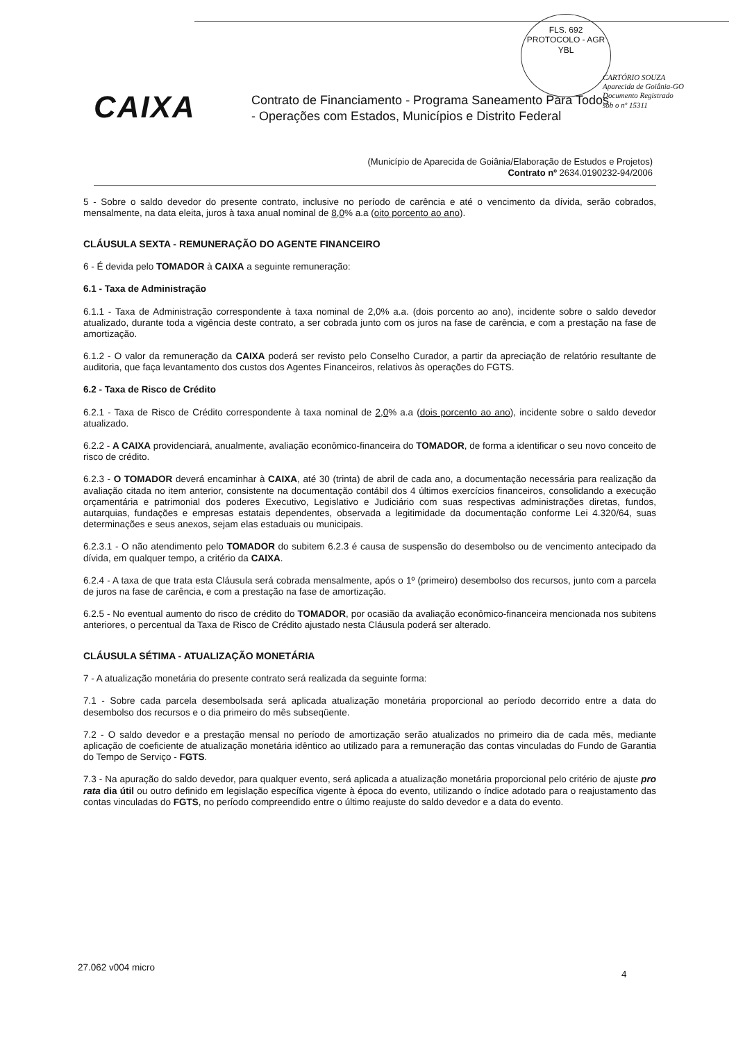FLS. 692
PROTOCOLO - AGR
YBL
CARTÓRIO SOUZA
Aparecida de Goiânia-GO
Documento Registrado
sob o nº 15311
CAIXA
Contrato de Financiamento - Programa Saneamento Para Todos
- Operações com Estados, Municípios e Distrito Federal
(Município de Aparecida de Goiânia/Elaboração de Estudos e Projetos)
Contrato nº 2634.0190232-94/2006
5 - Sobre o saldo devedor do presente contrato, inclusive no período de carência e até o vencimento da dívida, serão cobrados, mensalmente, na data eleita, juros à taxa anual nominal de 8,0% a.a (oito porcento ao ano).
CLÁUSULA SEXTA - REMUNERAÇÃO DO AGENTE FINANCEIRO
6 - É devida pelo TOMADOR à CAIXA a seguinte remuneração:
6.1 - Taxa de Administração
6.1.1 - Taxa de Administração correspondente à taxa nominal de 2,0% a.a. (dois porcento ao ano), incidente sobre o saldo devedor atualizado, durante toda a vigência deste contrato, a ser cobrada junto com os juros na fase de carência, e com a prestação na fase de amortização.
6.1.2 - O valor da remuneração da CAIXA poderá ser revisto pelo Conselho Curador, a partir da apreciação de relatório resultante de auditoria, que faça levantamento dos custos dos Agentes Financeiros, relativos às operações do FGTS.
6.2 - Taxa de Risco de Crédito
6.2.1 - Taxa de Risco de Crédito correspondente à taxa nominal de 2,0% a.a (dois porcento ao ano), incidente sobre o saldo devedor atualizado.
6.2.2 - A CAIXA providenciará, anualmente, avaliação econômico-financeira do TOMADOR, de forma a identificar o seu novo conceito de risco de crédito.
6.2.3 - O TOMADOR deverá encaminhar à CAIXA, até 30 (trinta) de abril de cada ano, a documentação necessária para realização da avaliação citada no item anterior, consistente na documentação contábil dos 4 últimos exercícios financeiros, consolidando a execução orçamentária e patrimonial dos poderes Executivo, Legislativo e Judiciário com suas respectivas administrações diretas, fundos, autarquias, fundações e empresas estatais dependentes, observada a legitimidade da documentação conforme Lei 4.320/64, suas determinações e seus anexos, sejam elas estaduais ou municipais.
6.2.3.1 - O não atendimento pelo TOMADOR do subitem 6.2.3 é causa de suspensão do desembolso ou de vencimento antecipado da dívida, em qualquer tempo, a critério da CAIXA.
6.2.4 - A taxa de que trata esta Cláusula será cobrada mensalmente, após o 1º (primeiro) desembolso dos recursos, junto com a parcela de juros na fase de carência, e com a prestação na fase de amortização.
6.2.5 - No eventual aumento do risco de crédito do TOMADOR, por ocasião da avaliação econômico-financeira mencionada nos subitens anteriores, o percentual da Taxa de Risco de Crédito ajustado nesta Cláusula poderá ser alterado.
CLÁUSULA SÉTIMA - ATUALIZAÇÃO MONETÁRIA
7 - A atualização monetária do presente contrato será realizada da seguinte forma:
7.1 - Sobre cada parcela desembolsada será aplicada atualização monetária proporcional ao período decorrido entre a data do desembolso dos recursos e o dia primeiro do mês subseqüente.
7.2 - O saldo devedor e a prestação mensal no período de amortização serão atualizados no primeiro dia de cada mês, mediante aplicação de coeficiente de atualização monetária idêntico ao utilizado para a remuneração das contas vinculadas do Fundo de Garantia do Tempo de Serviço - FGTS.
7.3 - Na apuração do saldo devedor, para qualquer evento, será aplicada a atualização monetária proporcional pelo critério de ajuste pro rata dia útil ou outro definido em legislação específica vigente à época do evento, utilizando o índice adotado para o reajustamento das contas vinculadas do FGTS, no período compreendido entre o último reajuste do saldo devedor e a data do evento.
27.062 v004 micro
4